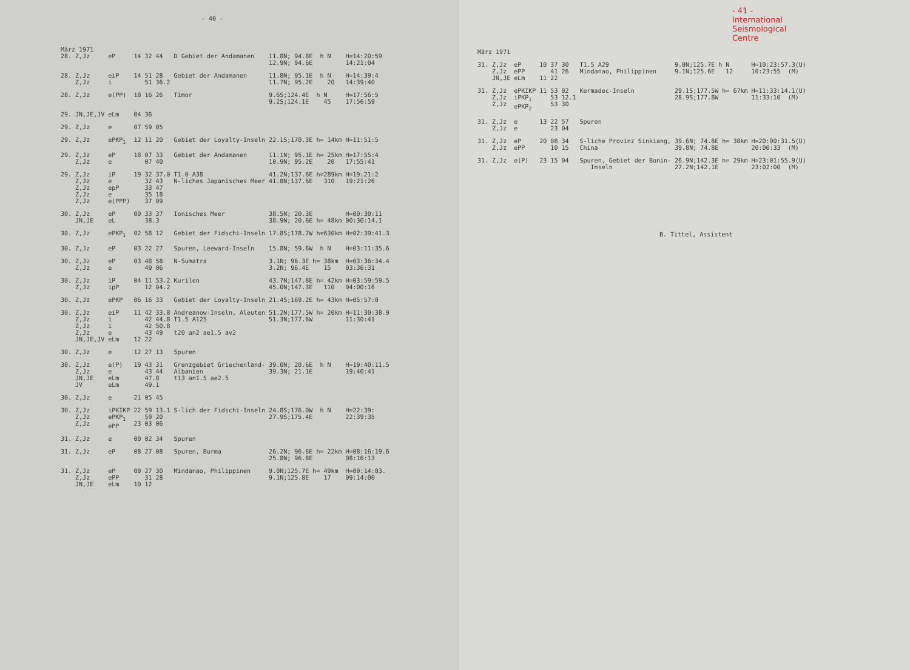- 40 -
März 1971
| 28. Z,Jz | eP | 14 32 44 | D Gebiet der Andamanen | 11.8N; 94.8E h N 12.9N; 94.6E | H=14:20:59 14:21:04 |
| 28. Z,Jz Z,Jz | eiP i | 14 51 28 51 36.2 | Gebiet der Andamanen | 11.8N; 95.1E h N 11.7N; 95.2E 20 | H=14:39:4 14:39:40 |
| 28. Z,Jz | e(PP) | 18 16 26 | Timor | 9.6S;124.4E h N 9.2S;124.1E 45 | H=17:56:5 17:56:59 |
| 29. JN,JE,JV | eLm | 04 36 | | | |
| 29. Z,Jz | e | 07 59 05 | | | |
| 29. Z,Jz | ePKP<sub>1</sub> | 12 11 20 | Gebiet der Loyalty-Inseln | 22.1S;170.3E h= 14km | H=11:51:5 |
| 29. Z,Jz Z,Jz | eP e | 18 07 33 07 40 | Gebiet der Andamanen | 11.1N; 95.1E h= 25km 10.9N; 95.2E 20 | H=17:55:4 17:55:41 |
| 29. Z,Jz Z,Jz Z,Jz Z,Jz Z,Jz | iP e epP e e(PPP) | 19 32 37.0 32 43 33 47 35 18 37 09 | T1.0 A38 N-liches Japanisches Meer | 41.2N;137.6E h=289km 41.8N;137.6E 310 | H=19:21:2 19:21:26 |
| 30. Z,Jz JN,JE | eP eL | 00 33 37 38.3 | Ionisches Meer | 38.5N; 20.3E 38.9N; 20.6E h= 48km | H=00:30:11 00:30:14.1 |
| 30. Z,Jz | ePKP<sub>1</sub> | 02 58 12 | Gebiet der Fidschi-Inseln | 17.8S;178.7W h=630km | H=02:39:41.3 |
| 30. Z,Jz | eP | 03 22 27 | Spuren, Leeward-Inseln | 15.8N; 59.6W h N | H=03:11:35.6 |
| 30. Z,Jz Z,Jz | eP e | 03 48 58 49 06 | N-Sumatra | 3.1N; 96.3E h= 38km 3.2N; 96.4E 15 | H=03:36:34.4 03:36:31 |
| 30. Z,Jz Z,Jz | iP ipP | 04 11 53.2 12 04.2 | Kurilen | 43.7N;147.8E h= 42km 45.0N;147.3E 110 | H=03:59:59.5 04:00:16 |
| 30. Z,Jz | ePKP | 06 16 33 | Gebiet der Loyalty-Inseln | 21.4S;169.2E h= 43km | H=05:57:0 |
| 30. Z,Jz Z,Jz Z,Jz Z,Jz JN,JE,JV | eiP i i e eLm | 11 42 33.8 42 44.8 42 50.8 43 49 12 22 | Andreanow-Inseln, Aleuten T1.5 A125 t20 an2 ae1.5 av2 | 51.2N;177.5W h= 20km 51.3N;177.6W | H=11:30:38.9 11:30:41 |
| 30. Z,Jz | e | 12 27 13 | Spuren | | |
| 30. Z,Jz Z,Jz JN,JE JV | e(P) e eLm eLm | 19 43 31 43 44 47.8 49.1 | Grenzgebiet Griechenland- Albanien t13 an1.5 ae2.5 | 39.0N; 20.6E h N 39.3N; 21.1E | H=19:40:11.5 19:40:41 |
| 30. Z,Jz | e | 21 05 45 | | | |
| 30. Z,Jz Z,Jz Z,Jz | iPKIKP ePKP<sub>1</sub> ePP | 22 59 13.1 59 20 23 03 06 | S-lich der Fidschi-Inseln | 24.8S;176.0W h N 27.9S;175.4E | H=22:39: 22:39:35 |
| 31. Z,Jz | e | 00 02 34 | Spuren | | |
| 31. Z,Jz | eP | 08 27 08 | Spuren, Burma | 26.2N; 96.6E h= 22km 25.8N; 96.8E | H=08:16:19.6 08:16:13 |
| 31. Z,Jz Z,Jz JN,JE | eP ePP eLm | 09 27 30 31 28 10 12 | Mindanao, Philippinen | 9.0N;125.7E h= 49km 9.1N;125.8E 17 | H=09:14:03. 09:14:00 |
- 41 -
International
Seismological
Centre
März 1971
| 31. Z,Jz Z,Jz JN,JE | eP ePP eLm | 10 37 30 41 26 11 22 | T1.5 A29 Mindanao, Philippinen | 9.0N;125.7E h N 9.1N;125.6E 12 | H=10:23:57.3(U) 10:23:55 (M) |
| 31. Z,Jz Z,Jz Z,Jz | ePKIKP iPKP<sub>1</sub> ePKP<sub>2</sub> | 11 53 02 53 12.1 53 30 | Kermadec-Inseln | 29.1S;177.5W h= 67km 28.9S;177.8W | H=11:33:14.1(U) 11:33:10 (M) |
| 31. Z,Jz Z,Jz | e e | 13 22 57 23 04 | Spuren | | |
| 31. Z,Jz Z,Jz | eP ePP | 20 08 34 10 15 | S-liche Provinz Sinkiang, China | 39.6N; 74.8E h= 38km 39.8N; 74.8E | H=20:00:31.5(U) 20:00:33 (M) |
| 31. Z,Jz | e(P) | 23 15 04 | Spuren, Gebiet der Bonin- Inseln | 26.9N;142.3E h= 29km 27.2N;142.1E | H=23:01:55.9(U) 23:02:00 (M) |
B. Tittel, Assistent